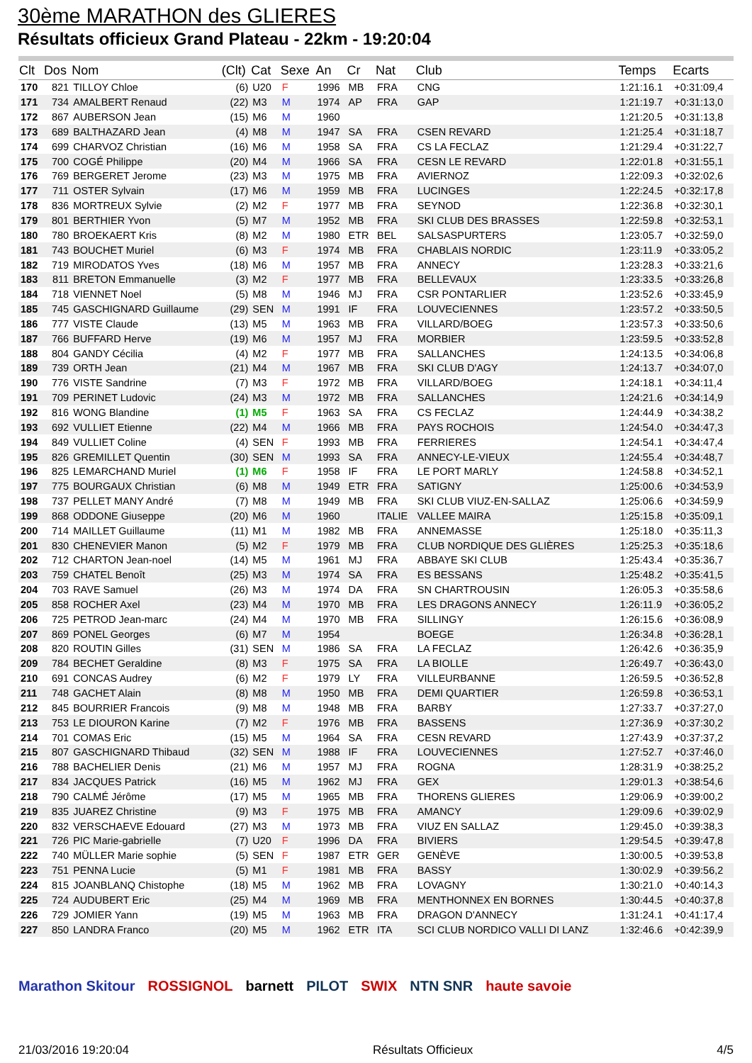30ème MARATHON des GLIERES
Résultats officieux Grand Plateau - 22km - 19:20:04
| Clt | Dos | Nom | (Clt) | Cat | Sexe | An | Cr | Nat | Club | Temps | Ecarts |
| --- | --- | --- | --- | --- | --- | --- | --- | --- | --- | --- | --- |
| 170 | 821 | TILLOY Chloe | (6) | U20 | F | 1996 | MB | FRA | CNG | 1:21:16.1 | +0:31:09,4 |
| 171 | 734 | AMALBERT Renaud | (22) | M3 | M | 1974 | AP | FRA | GAP | 1:21:19.7 | +0:31:13,0 |
| 172 | 867 | AUBERSON Jean | (15) | M6 | M | 1960 | | | | 1:21:20.5 | +0:31:13,8 |
| 173 | 689 | BALTHAZARD Jean | (4) | M8 | M | 1947 | SA | FRA | CSEN REVARD | 1:21:25.4 | +0:31:18,7 |
| 174 | 699 | CHARVOZ Christian | (16) | M6 | M | 1958 | SA | FRA | CS LA FECLAZ | 1:21:29.4 | +0:31:22,7 |
| 175 | 700 | COGÉ Philippe | (20) | M4 | M | 1966 | SA | FRA | CESN LE REVARD | 1:22:01.8 | +0:31:55,1 |
| 176 | 769 | BERGERET Jerome | (23) | M3 | M | 1975 | MB | FRA | AVIERNOZ | 1:22:09.3 | +0:32:02,6 |
| 177 | 711 | OSTER Sylvain | (17) | M6 | M | 1959 | MB | FRA | LUCINGES | 1:22:24.5 | +0:32:17,8 |
| 178 | 836 | MORTREUX Sylvie | (2) | M2 | F | 1977 | MB | FRA | SEYNOD | 1:22:36.8 | +0:32:30,1 |
| 179 | 801 | BERTHIER Yvon | (5) | M7 | M | 1952 | MB | FRA | SKI CLUB DES BRASSES | 1:22:59.8 | +0:32:53,1 |
| 180 | 780 | BROEKAERT Kris | (8) | M2 | M | 1980 | ETR | BEL | SALSASPURTERS | 1:23:05.7 | +0:32:59,0 |
| 181 | 743 | BOUCHET Muriel | (6) | M3 | F | 1974 | MB | FRA | CHABLAIS NORDIC | 1:23:11.9 | +0:33:05,2 |
| 182 | 719 | MIRODATOS Yves | (18) | M6 | M | 1957 | MB | FRA | ANNECY | 1:23:28.3 | +0:33:21,6 |
| 183 | 811 | BRETON Emmanuelle | (3) | M2 | F | 1977 | MB | FRA | BELLEVAUX | 1:23:33.5 | +0:33:26,8 |
| 184 | 718 | VIENNET Noel | (5) | M8 | M | 1946 | MJ | FRA | CSR PONTARLIER | 1:23:52.6 | +0:33:45,9 |
| 185 | 745 | GASCHIGNARD Guillaume | (29) | SEN | M | 1991 | IF | FRA | LOUVECIENNES | 1:23:57.2 | +0:33:50,5 |
| 186 | 777 | VISTE Claude | (13) | M5 | M | 1963 | MB | FRA | VILLARD/BOEG | 1:23:57.3 | +0:33:50,6 |
| 187 | 766 | BUFFARD Herve | (19) | M6 | M | 1957 | MJ | FRA | MORBIER | 1:23:59.5 | +0:33:52,8 |
| 188 | 804 | GANDY Cécilia | (4) | M2 | F | 1977 | MB | FRA | SALLANCHES | 1:24:13.5 | +0:34:06,8 |
| 189 | 739 | ORTH Jean | (21) | M4 | M | 1967 | MB | FRA | SKI CLUB D'AGY | 1:24:13.7 | +0:34:07,0 |
| 190 | 776 | VISTE Sandrine | (7) | M3 | F | 1972 | MB | FRA | VILLARD/BOEG | 1:24:18.1 | +0:34:11,4 |
| 191 | 709 | PERINET Ludovic | (24) | M3 | M | 1972 | MB | FRA | SALLANCHES | 1:24:21.6 | +0:34:14,9 |
| 192 | 816 | WONG Blandine | (1) | M5 | F | 1963 | SA | FRA | CS FECLAZ | 1:24:44.9 | +0:34:38,2 |
| 193 | 692 | VULLIET Etienne | (22) | M4 | M | 1966 | MB | FRA | PAYS ROCHOIS | 1:24:54.0 | +0:34:47,3 |
| 194 | 849 | VULLIET Coline | (4) | SEN | F | 1993 | MB | FRA | FERRIERES | 1:24:54.1 | +0:34:47,4 |
| 195 | 826 | GREMILLET Quentin | (30) | SEN | M | 1993 | SA | FRA | ANNECY-LE-VIEUX | 1:24:55.4 | +0:34:48,7 |
| 196 | 825 | LEMARCHAND Muriel | (1) | M6 | F | 1958 | IF | FRA | LE PORT MARLY | 1:24:58.8 | +0:34:52,1 |
| 197 | 775 | BOURGAUX Christian | (6) | M8 | M | 1949 | ETR | FRA | SATIGNY | 1:25:00.6 | +0:34:53,9 |
| 198 | 737 | PELLET MANY André | (7) | M8 | M | 1949 | MB | FRA | SKI CLUB VIUZ-EN-SALLAZ | 1:25:06.6 | +0:34:59,9 |
| 199 | 868 | ODDONE Giuseppe | (20) | M6 | M | 1960 | | ITALIE | VALLEE MAIRA | 1:25:15.8 | +0:35:09,1 |
| 200 | 714 | MAILLET Guillaume | (11) | M1 | M | 1982 | MB | FRA | ANNEMASSE | 1:25:18.0 | +0:35:11,3 |
| 201 | 830 | CHENEVIER Manon | (5) | M2 | F | 1979 | MB | FRA | CLUB NORDIQUE DES GLIÈRES | 1:25:25.3 | +0:35:18,6 |
| 202 | 712 | CHARTON Jean-noel | (14) | M5 | M | 1961 | MJ | FRA | ABBAYE SKI CLUB | 1:25:43.4 | +0:35:36,7 |
| 203 | 759 | CHATEL Benoît | (25) | M3 | M | 1974 | SA | FRA | ES BESSANS | 1:25:48.2 | +0:35:41,5 |
| 204 | 703 | RAVE Samuel | (26) | M3 | M | 1974 | DA | FRA | SN CHARTROUSIN | 1:26:05.3 | +0:35:58,6 |
| 205 | 858 | ROCHER Axel | (23) | M4 | M | 1970 | MB | FRA | LES DRAGONS ANNECY | 1:26:11.9 | +0:36:05,2 |
| 206 | 725 | PETROD Jean-marc | (24) | M4 | M | 1970 | MB | FRA | SILLINGY | 1:26:15.6 | +0:36:08,9 |
| 207 | 869 | PONEL Georges | (6) | M7 | M | 1954 | | | BOEGE | 1:26:34.8 | +0:36:28,1 |
| 208 | 820 | ROUTIN Gilles | (31) | SEN | M | 1986 | SA | FRA | LA FECLAZ | 1:26:42.6 | +0:36:35,9 |
| 209 | 784 | BECHET Geraldine | (8) | M3 | F | 1975 | SA | FRA | LA BIOLLE | 1:26:49.7 | +0:36:43,0 |
| 210 | 691 | CONCAS Audrey | (6) | M2 | F | 1979 | LY | FRA | VILLEURBANNE | 1:26:59.5 | +0:36:52,8 |
| 211 | 748 | GACHET Alain | (8) | M8 | M | 1950 | MB | FRA | DEMI QUARTIER | 1:26:59.8 | +0:36:53,1 |
| 212 | 845 | BOURRIER Francois | (9) | M8 | M | 1948 | MB | FRA | BARBY | 1:27:33.7 | +0:37:27,0 |
| 213 | 753 | LE DIOURON Karine | (7) | M2 | F | 1976 | MB | FRA | BASSENS | 1:27:36.9 | +0:37:30,2 |
| 214 | 701 | COMAS Eric | (15) | M5 | M | 1964 | SA | FRA | CESN REVARD | 1:27:43.9 | +0:37:37,2 |
| 215 | 807 | GASCHIGNARD Thibaud | (32) | SEN | M | 1988 | IF | FRA | LOUVECIENNES | 1:27:52.7 | +0:37:46,0 |
| 216 | 788 | BACHELIER Denis | (21) | M6 | M | 1957 | MJ | FRA | ROGNA | 1:28:31.9 | +0:38:25,2 |
| 217 | 834 | JACQUES Patrick | (16) | M5 | M | 1962 | MJ | FRA | GEX | 1:29:01.3 | +0:38:54,6 |
| 218 | 790 | CALMÉ Jérôme | (17) | M5 | M | 1965 | MB | FRA | THORENS GLIERES | 1:29:06.9 | +0:39:00,2 |
| 219 | 835 | JUAREZ Christine | (9) | M3 | F | 1975 | MB | FRA | AMANCY | 1:29:09.6 | +0:39:02,9 |
| 220 | 832 | VERSCHAEVE Edouard | (27) | M3 | M | 1973 | MB | FRA | VIUZ EN SALLAZ | 1:29:45.0 | +0:39:38,3 |
| 221 | 726 | PIC Marie-gabrielle | (7) | U20 | F | 1996 | DA | FRA | BIVIERS | 1:29:54.5 | +0:39:47,8 |
| 222 | 740 | MÜLLER Marie sophie | (5) | SEN | F | 1987 | ETR | GER | GENÈVE | 1:30:00.5 | +0:39:53,8 |
| 223 | 751 | PENNA Lucie | (5) | M1 | F | 1981 | MB | FRA | BASSY | 1:30:02.9 | +0:39:56,2 |
| 224 | 815 | JOANBLANQ Chistophe | (18) | M5 | M | 1962 | MB | FRA | LOVAGNY | 1:30:21.0 | +0:40:14,3 |
| 225 | 724 | AUDUBERT Eric | (25) | M4 | M | 1969 | MB | FRA | MENTHONNEX EN BORNES | 1:30:44.5 | +0:40:37,8 |
| 226 | 729 | JOMIER Yann | (19) | M5 | M | 1963 | MB | FRA | DRAGON D'ANNECY | 1:31:24.1 | +0:41:17,4 |
| 227 | 850 | LANDRA Franco | (20) | M5 | M | 1962 | ETR | ITA | SCI CLUB NORDICO VALLI DI LANZ | 1:32:46.6 | +0:42:39,9 |
Marathon Skitour ROSSIGNOL barnett PILOT SWIX NTN SNR haute savoie
21/03/2016 19:20:04 Résultats Officieux 4/5